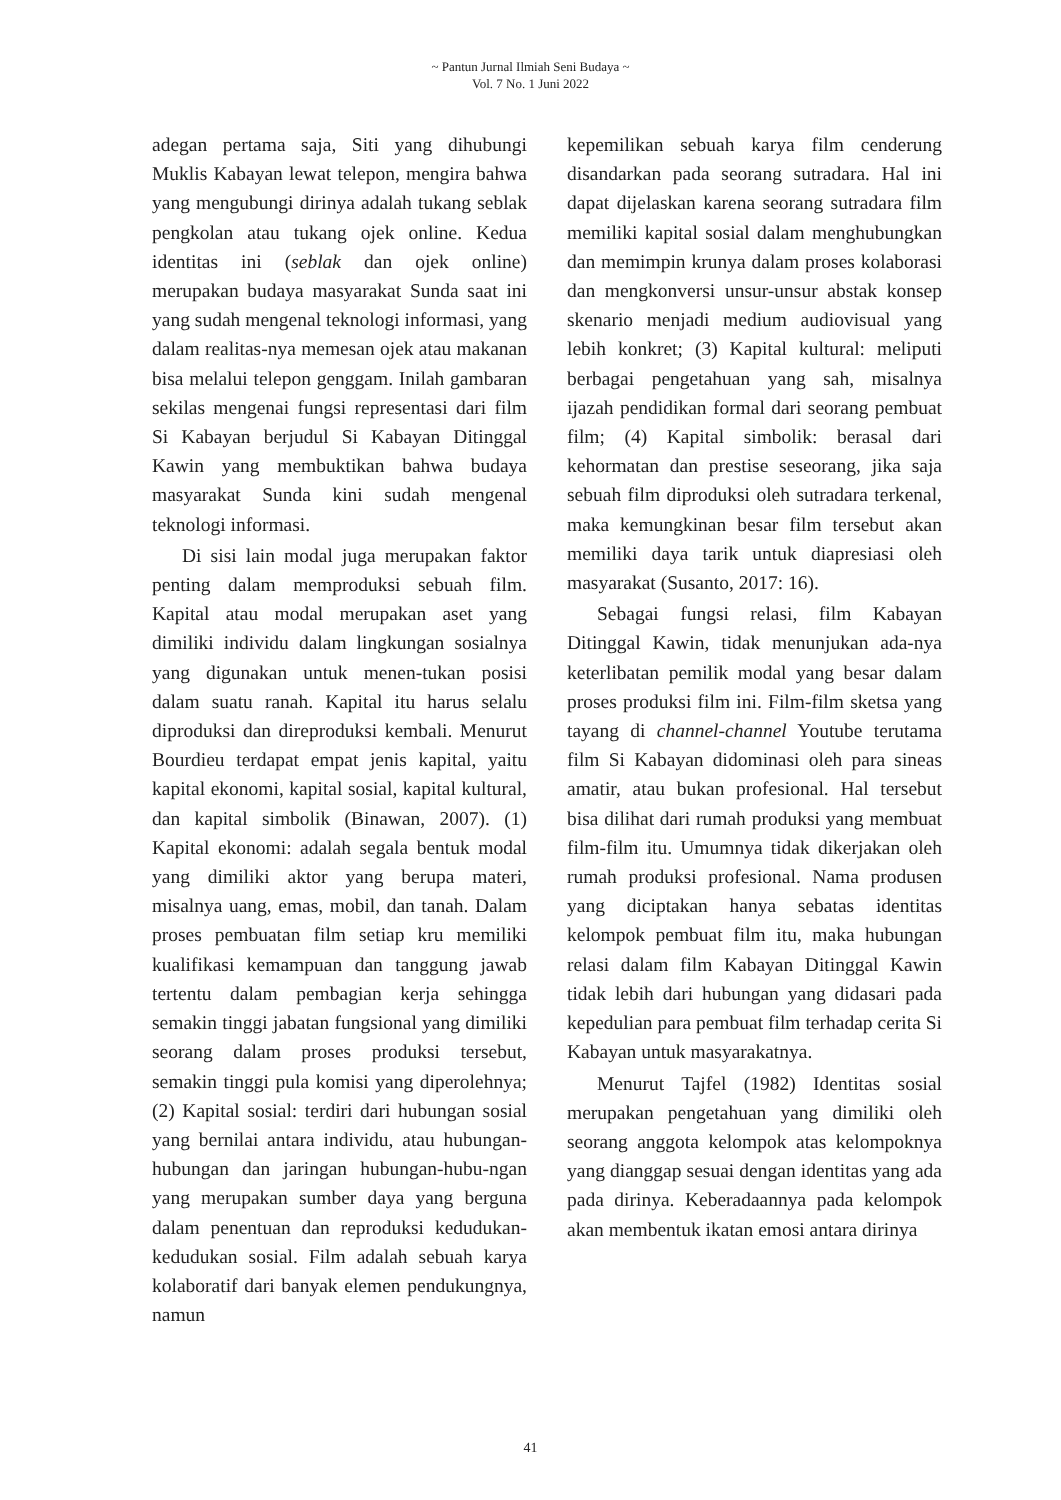~ Pantun Jurnal Ilmiah Seni Budaya ~
Vol. 7 No. 1 Juni 2022
adegan pertama saja, Siti yang dihubungi Muklis Kabayan lewat telepon, mengira bahwa yang mengubungi dirinya adalah tukang seblak pengkolan atau tukang ojek online. Kedua identitas ini (seblak dan ojek online) merupakan budaya masyarakat Sunda saat ini yang sudah mengenal teknologi informasi, yang dalam realitas-nya memesan ojek atau makanan bisa melalui telepon genggam. Inilah gambaran sekilas mengenai fungsi representasi dari film Si Kabayan berjudul Si Kabayan Ditinggal Kawin yang membuktikan bahwa budaya masyarakat Sunda kini sudah mengenal teknologi informasi.
Di sisi lain modal juga merupakan faktor penting dalam memproduksi sebuah film. Kapital atau modal merupakan aset yang dimiliki individu dalam lingkungan sosialnya yang digunakan untuk menen-tukan posisi dalam suatu ranah. Kapital itu harus selalu diproduksi dan direproduksi kembali. Menurut Bourdieu terdapat empat jenis kapital, yaitu kapital ekonomi, kapital sosial, kapital kultural, dan kapital simbolik (Binawan, 2007). (1) Kapital ekonomi: adalah segala bentuk modal yang dimiliki aktor yang berupa materi, misalnya uang, emas, mobil, dan tanah. Dalam proses pembuatan film setiap kru memiliki kualifikasi kemampuan dan tanggung jawab tertentu dalam pembagian kerja sehingga semakin tinggi jabatan fungsional yang dimiliki seorang dalam proses produksi tersebut, semakin tinggi pula komisi yang diperolehnya; (2) Kapital sosial: terdiri dari hubungan sosial yang bernilai antara individu, atau hubungan-hubungan dan jaringan hubungan-hubu-ngan yang merupakan sumber daya yang berguna dalam penentuan dan reproduksi kedudukan-kedudukan sosial. Film adalah sebuah karya kolaboratif dari banyak elemen pendukungnya, namun
kepemilikan sebuah karya film cenderung disandarkan pada seorang sutradara. Hal ini dapat dijelaskan karena seorang sutradara film memiliki kapital sosial dalam menghubungkan dan memimpin krunya dalam proses kolaborasi dan mengkonversi unsur-unsur abstak konsep skenario menjadi medium audiovisual yang lebih konkret; (3) Kapital kultural: meliputi berbagai pengetahuan yang sah, misalnya ijazah pendidikan formal dari seorang pembuat film; (4) Kapital simbolik: berasal dari kehormatan dan prestise seseorang, jika saja sebuah film diproduksi oleh sutradara terkenal, maka kemungkinan besar film tersebut akan memiliki daya tarik untuk diapresiasi oleh masyarakat (Susanto, 2017: 16).
Sebagai fungsi relasi, film Kabayan Ditinggal Kawin, tidak menunjukan ada-nya keterlibatan pemilik modal yang besar dalam proses produksi film ini. Film-film sketsa yang tayang di channel-channel Youtube terutama film Si Kabayan didominasi oleh para sineas amatir, atau bukan profesional. Hal tersebut bisa dilihat dari rumah produksi yang membuat film-film itu. Umumnya tidak dikerjakan oleh rumah produksi profesional. Nama produsen yang diciptakan hanya sebatas identitas kelompok pembuat film itu, maka hubungan relasi dalam film Kabayan Ditinggal Kawin tidak lebih dari hubungan yang didasari pada kepedulian para pembuat film terhadap cerita Si Kabayan untuk masyarakatnya.
Menurut Tajfel (1982) Identitas sosial merupakan pengetahuan yang dimiliki oleh seorang anggota kelompok atas kelompoknya yang dianggap sesuai dengan identitas yang ada pada dirinya. Keberadaannya pada kelompok akan membentuk ikatan emosi antara dirinya
41